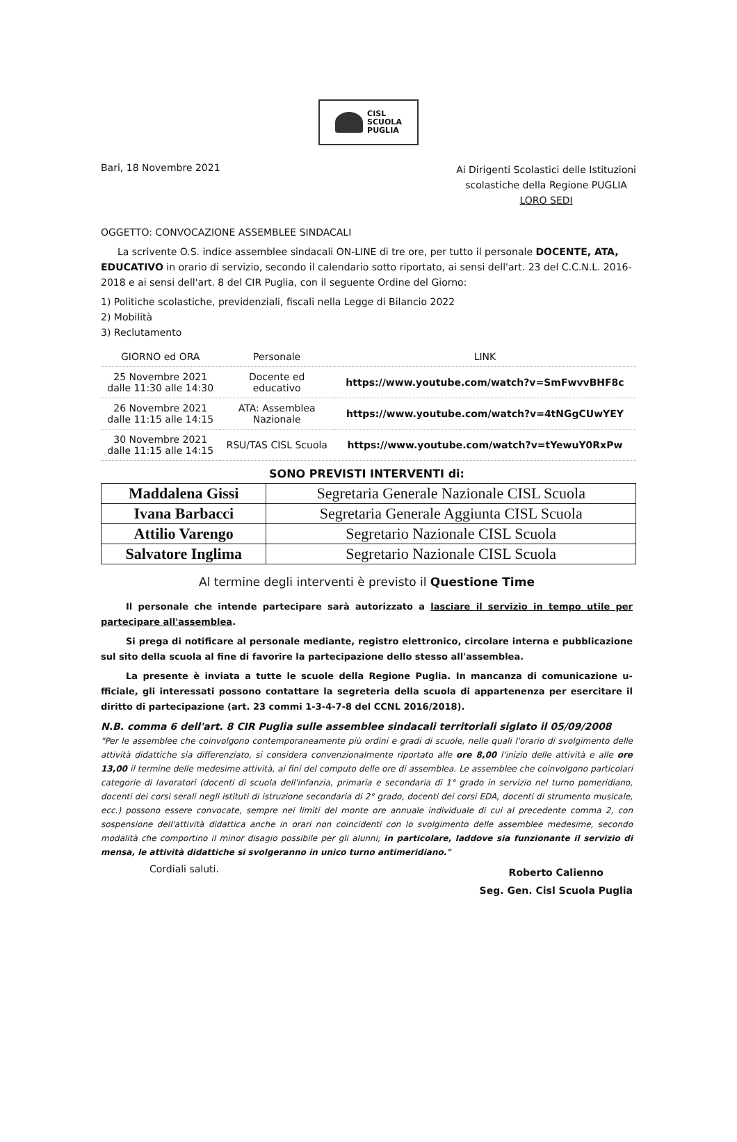CISL
SCUOLA
PUGLIA
Bari, 18 Novembre 2021
Ai Dirigenti Scolastici delle Istituzioni
scolastiche della Regione PUGLIA
LORO SEDI
OGGETTO: CONVOCAZIONE ASSEMBLEE SINDACALI
La scrivente O.S. indice assemblee sindacali ON-LINE di tre ore, per tutto il personale DOCENTE, ATA, EDUCATIVO in orario di servizio, secondo il calendario sotto riportato, ai sensi dell'art. 23 del C.C.N.L. 2016-2018 e ai sensi dell'art. 8 del CIR Puglia, con il seguente Ordine del Giorno:
1) Politiche scolastiche, previdenziali, fiscali nella Legge di Bilancio 2022
2) Mobilità
3) Reclutamento
| GIORNO ed ORA | Personale | LINK |
| --- | --- | --- |
| 25 Novembre 2021 dalle 11:30 alle 14:30 | Docente ed educativo | https://www.youtube.com/watch?v=SmFwvvBHF8c |
| 26 Novembre 2021 dalle 11:15 alle 14:15 | ATA: Assemblea Nazionale | https://www.youtube.com/watch?v=4tNGgCUwYEY |
| 30 Novembre 2021 dalle 11:15 alle 14:15 | RSU/TAS CISL Scuola | https://www.youtube.com/watch?v=tYewuY0RxPw |
SONO PREVISTI INTERVENTI di:
| Maddalena Gissi | Segretaria Generale Nazionale CISL Scuola |
| Ivana Barbacci | Segretaria Generale Aggiunta CISL Scuola |
| Attilio Varengo | Segretario Nazionale CISL Scuola |
| Salvatore Inglima | Segretario Nazionale CISL Scuola |
Al termine degli interventi è previsto il Questione Time
Il personale che intende partecipare sarà autorizzato a lasciare il servizio in tempo utile per partecipare all'assemblea.
Si prega di notificare al personale mediante, registro elettronico, circolare interna e pubblicazione sul sito della scuola al fine di favorire la partecipazione dello stesso all'assemblea.
La presente è inviata a tutte le scuole della Regione Puglia. In mancanza di comunicazione u-fficiale, gli interessati possono contattare la segreteria della scuola di appartenenza per esercitare il diritto di partecipazione (art. 23 commi 1-3-4-7-8 del CCNL 2016/2018).
N.B. comma 6 dell'art. 8 CIR Puglia sulle assemblee sindacali territoriali siglato il 05/09/2008
"Per le assemblee che coinvolgono contemporaneamente più ordini e gradi di scuole, nelle quali l'orario di svolgimento delle attività didattiche sia differenziato, si considera convenzionalmente riportato alle ore 8,00 l'inizio delle attività e alle ore 13,00 il termine delle medesime attività, ai fini del computo delle ore di assemblea. Le assemblee che coinvolgono particolari categorie di lavoratori (docenti di scuola dell'infanzia, primaria e secondaria di 1° grado in servizio nel turno pomeridiano, docenti dei corsi serali negli istituti di istruzione secondaria di 2° grado, docenti dei corsi EDA, docenti di strumento musicale, ecc.) possono essere convocate, sempre nei limiti del monte ore annuale individuale di cui al precedente comma 2, con sospensione dell'attività didattica anche in orari non coincidenti con lo svolgimento delle assemblee medesime, secondo modalità che comportino il minor disagio possibile per gli alunni; in particolare, laddove sia funzionante il servizio di mensa, le attività didattiche si svolgeranno in unico turno antimeridiano."
Cordiali saluti.
Roberto Calienno
Seg. Gen. Cisl Scuola Puglia